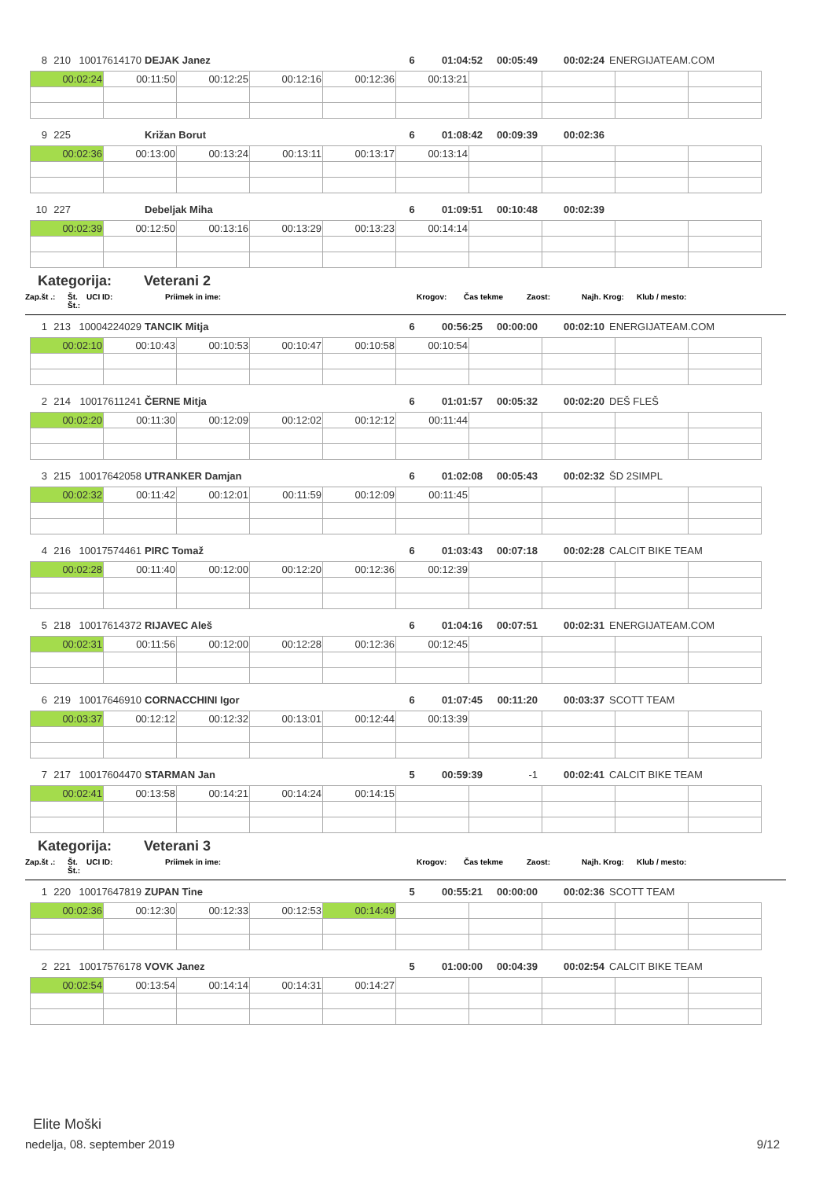8 210 10017614170 DEJAK Janez 6 01:04:52 00:05:49 00:02:24 ENERGIJATEAM.COM
| 00:02:24 | 00:11:50 | 00:12:25 | 00:12:16 | 00:12:36 | 00:13:21 | | | | |
9 225 Križan Borut 6 01:08:42 00:09:39 00:02:36
| 00:02:36 | 00:13:00 | 00:13:24 | 00:13:11 | 00:13:17 | 00:13:14 | | | | |
10 227 Debeljak Miha 6 01:09:51 00:10:48 00:02:39
| 00:02:39 | 00:12:50 | 00:13:16 | 00:13:29 | 00:13:23 | 00:14:14 | | | | |
Kategorija: Veterani 2
Zap.št .: Št. Št.: UCI ID: Priimek in ime: Krogov: Čas tekme Zaost: Najh. Krog: Klub / mesto:
1 213 10004224029 TANCIK Mitja 6 00:56:25 00:00:00 00:02:10 ENERGIJATEAM.COM
| 00:02:10 | 00:10:43 | 00:10:53 | 00:10:47 | 00:10:58 | 00:10:54 | | | | |
2 214 10017611241 ČERNE Mitja 6 01:01:57 00:05:32 00:02:20 DEŠ FLEŠ
| 00:02:20 | 00:11:30 | 00:12:09 | 00:12:02 | 00:12:12 | 00:11:44 | | | | |
3 215 10017642058 UTRANKER Damjan 6 01:02:08 00:05:43 00:02:32 ŠD 2SIMPL
| 00:02:32 | 00:11:42 | 00:12:01 | 00:11:59 | 00:12:09 | 00:11:45 | | | | |
4 216 10017574461 PIRC Tomaž 6 01:03:43 00:07:18 00:02:28 CALCIT BIKE TEAM
| 00:02:28 | 00:11:40 | 00:12:00 | 00:12:20 | 00:12:36 | 00:12:39 | | | | |
5 218 10017614372 RIJAVEC Aleš 6 01:04:16 00:07:51 00:02:31 ENERGIJATEAM.COM
| 00:02:31 | 00:11:56 | 00:12:00 | 00:12:28 | 00:12:36 | 00:12:45 | | | | |
6 219 10017646910 CORNACCHINI Igor 6 01:07:45 00:11:20 00:03:37 SCOTT TEAM
| 00:03:37 | 00:12:12 | 00:12:32 | 00:13:01 | 00:12:44 | 00:13:39 | | | | |
7 217 10017604470 STARMAN Jan 5 00:59:39 -1 00:02:41 CALCIT BIKE TEAM
| 00:02:41 | 00:13:58 | 00:14:21 | 00:14:24 | 00:14:15 | | | | | |
Kategorija: Veterani 3
Zap.št .: Št. Št.: UCI ID: Priimek in ime: Krogov: Čas tekme Zaost: Najh. Krog: Klub / mesto:
1 220 10017647819 ZUPAN Tine 5 00:55:21 00:00:00 00:02:36 SCOTT TEAM
| 00:02:36 | 00:12:30 | 00:12:33 | 00:12:53 | 00:14:49 | | | | | |
2 221 10017576178 VOVK Janez 5 01:00:00 00:04:39 00:02:54 CALCIT BIKE TEAM
| 00:02:54 | 00:13:54 | 00:14:14 | 00:14:31 | 00:14:27 | | | | | |
Elite Moški
nedelja, 08. september 2019 9/12